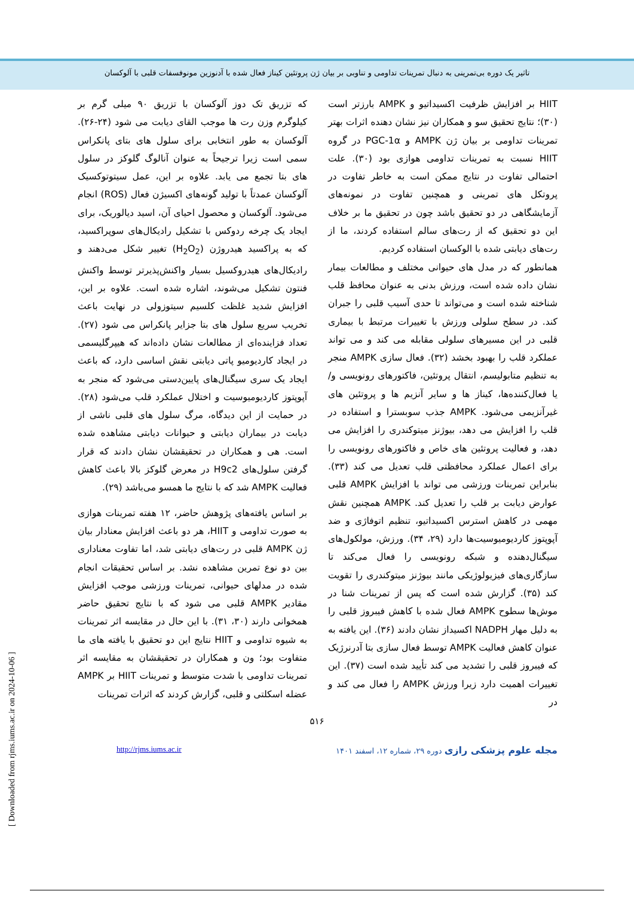تاثیر یک دوره بی‌تمرینی به دنبال تمرینات تداومی و تناوبی بر بیان ژن پروتئین کیناز فعال شده با آدنوزین مونوفسفات قلبی با آلوکسان
که تزریق تک دوز آلوکسان با تزریق ۹۰ میلی گرم بر کیلوگرم وزن رت ها موجب القای دیابت می شود (۲۴-۲۶). آلوکسان به طور انتخابی برای سلول های بتای پانکراس سمی است زیرا ترجیحاً به عنوان آنالوگ گلوکز در سلول های بتا تجمع می یابد. علاوه بر این، عمل سیتوتوکسیک آلوکسان عمدتاً با تولید گونه‌های اکسیژن فعال (ROS) انجام می‌شود. آلوکسان و محصول احیای آن، اسید دیالوریک، برای ایجاد یک چرخه ردوکس با تشکیل رادیکال‌های سوپراکسید، که به پراکسید هیدروژن (H<sub>2</sub>O<sub>2</sub>) تغییر شکل می‌دهند و رادیکال‌های هیدروکسیل بسیار واکنش‌پذیرتر توسط واکنش فنتون تشکیل می‌شوند، اشاره شده است. علاوه بر این، افزایش شدید غلظت کلسیم سیتوزولی در نهایت باعث تخریب سریع سلول های بتا جزایر پانکراس می شود (۲۷). تعداد فزاینده‌ای از مطالعات نشان داده‌اند که هیپرگلیسمی در ایجاد کاردیومیو پاتی دیابتی نقش اساسی دارد، که باعث ایجاد یک سری سیگنال‌های پایین‌دستی می‌شود که منجر به آپوپتوز کاردیومیوسیت و اختلال عملکرد قلب می‌شود (۲۸). در حمایت از این دیدگاه، مرگ سلول های قلبی ناشی از دیابت در بیماران دیابتی و حیوانات دیابتی مشاهده شده است. هی و همکاران در تحقیقشان نشان دادند که قرار گرفتن سلول‌های H9c2 در معرض گلوکز بالا باعث کاهش فعالیت AMPK شد که با نتایج ما همسو می‌باشد (۲۹).
بر اساس یافته‌های پژوهش حاضر، ۱۲ هفته تمرینات هوازی به صورت تداومی و HIIT، هر دو باعث افزایش معنادار بیان ژن AMPK قلبی در رت‌های دیابتی شد، اما تفاوت معناداری بین دو نوع تمرین مشاهده نشد. بر اساس تحقیقات انجام شده در مدلهای حیوانی، تمرینات ورزشی موجب افزایش مقادیر AMPK قلبی می شود که با نتایج تحقیق حاضر همخوانی دارند (۳۰، ۳۱). با این حال در مقایسه اثر تمرینات به شیوه تداومی و HIIT نتایج این دو تحقیق با یافته های ما متفاوت بود؛ ون و همکاران در تحقیقشان به مقایسه اثر تمرینات تداومی با شدت متوسط و تمرینات HIIT بر AMPK عضله اسکلتی و قلبی، گزارش کردند که اثرات تمرینات
HIIT بر افزایش ظرفیت اکسیداتیو و AMPK بارزتر است (۳۰)؛ نتایج تحقیق سو و همکاران نیز نشان دهنده اثرات بهتر تمرینات تداومی بر بیان ژن AMPK و PGC-1α در گروه HIIT نسبت به تمرینات تداومی هوازی بود (۳۰). علت احتمالی تفاوت در نتایج ممکن است به خاطر تفاوت در پروتکل های تمرینی و همچنین تفاوت در نمونه‌های آزمایشگاهی در دو تحقیق باشد چون در تحقیق ما بر خلاف این دو تحقیق که از رت‌های سالم استفاده کردند، ما از رت‌های دیابتی شده با الوکسان استفاده کردیم.
همانطور که در مدل های حیوانی مختلف و مطالعات بیمار نشان داده شده است، ورزش بدنی به عنوان محافظ قلب شناخته شده است و می‌تواند تا حدی آسیب قلبی را جبران کند. در سطح سلولی ورزش با تغییرات مرتبط با بیماری قلبی در این مسیرهای سلولی مقابله می کند و می تواند عملکرد قلب را بهبود بخشد (۳۲). فعال سازی AMPK منجر به تنظیم متابولیسم، انتقال پروتئین، فاکتورهای رونویسی و/یا فعال‌کننده‌ها، کیناز ها و سایر آنزیم ها و پروتئین های غیرآنزیمی می‌شود. AMPK جذب سوبسترا و استفاده در قلب را افزایش می دهد، بیوژنز میتوکندری را افزایش می دهد، و فعالیت پروتئین های خاص و فاکتورهای رونویسی را برای اعمال عملکرد محافظتی قلب تعدیل می کند (۳۳). بنابراین تمرینات ورزشی می تواند با افزایش AMPK قلبی عوارض دیابت بر قلب را تعدیل کند. AMPK همچنین نقش مهمی در کاهش استرس اکسیداتیو، تنظیم اتوفاژی و ضد آپوپتوز کاردیومیوسیت‌ها دارد (۲۹، ۳۴). ورزش، مولکول‌های سیگنال‌دهنده و شبکه رونویسی را فعال می‌کند تا سازگاری‌های فیزیولوژیکی مانند بیوژنز میتوکندری را تقویت کند (۳۵). گزارش شده است که پس از تمرینات شنا در موش‌ها سطوح AMPK فعال شده با کاهش فیبروز قلبی را به دلیل مهار NADPH اکسیداز نشان دادند (۳۶). این یافته به عنوان کاهش فعالیت AMPK توسط فعال سازی بتا آدرنرژیک که فیبروز قلبی را تشدید می کند تأیید شده است (۳۷). این تغییرات اهمیت دارد زیرا ورزش AMPK را فعال می کند و در
۵۱۶
http://rjms.iums.ac.ir مجله علوم پزشکی رازی دوره ۲۹، شماره ۱۲، اسفند ۱۴۰۱
[ Downloaded from rjms.iums.ac.ir on 2024-10-06 ]